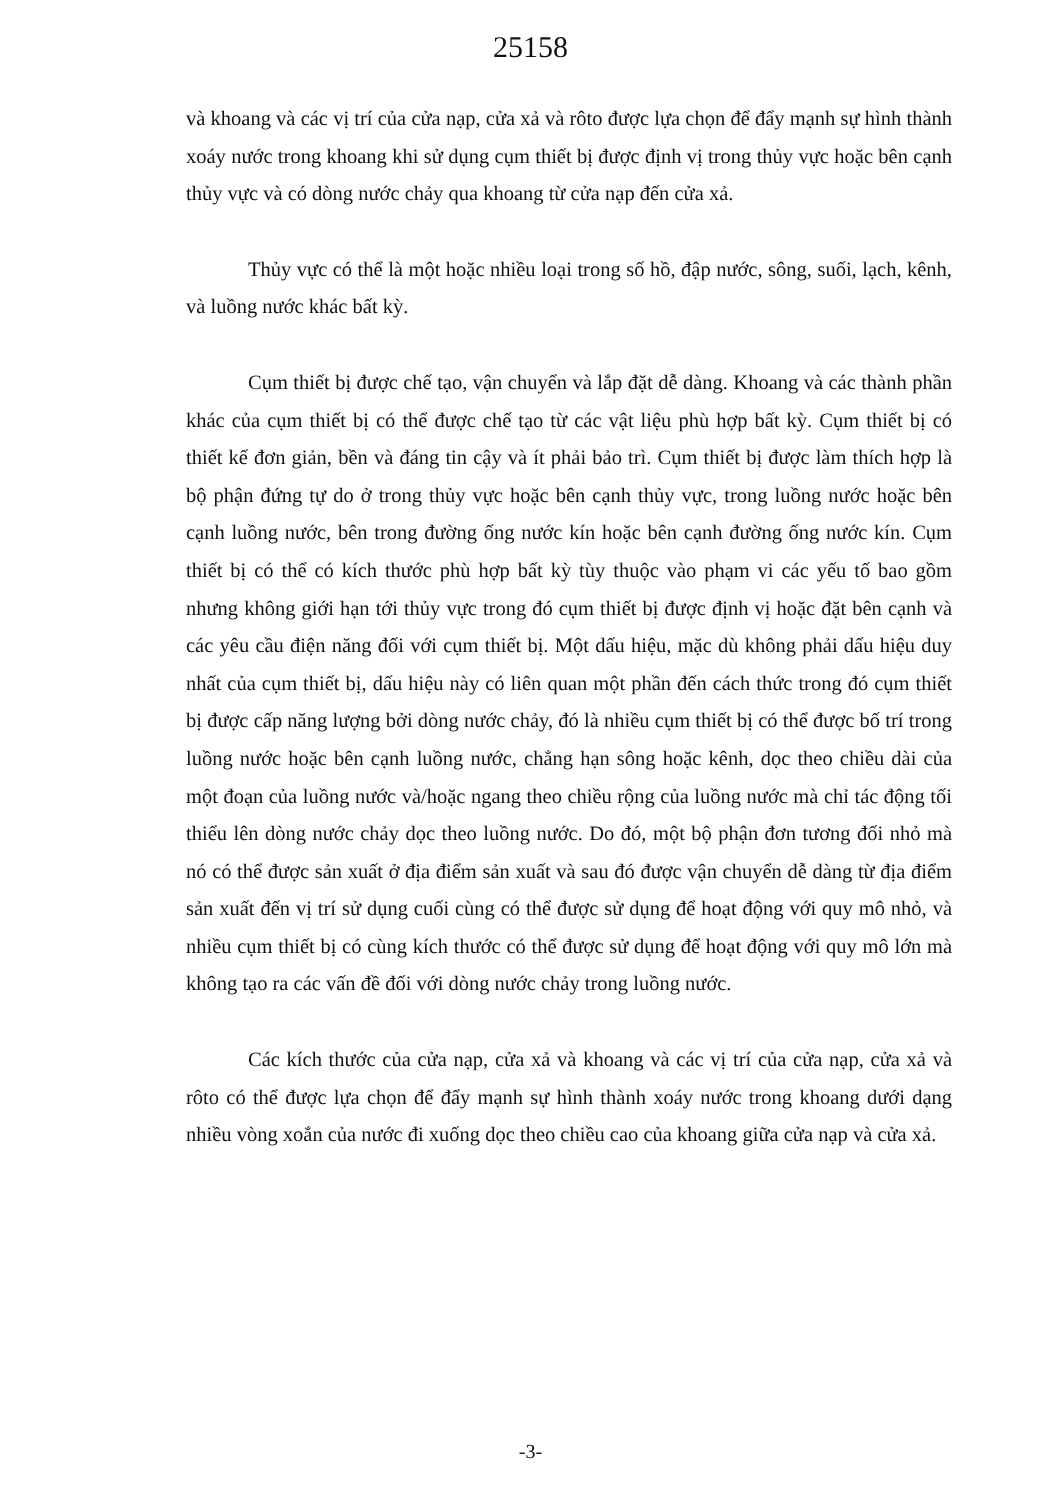25158
và khoang và các vị trí của cửa nạp, cửa xả và rôto được lựa chọn để đẩy mạnh sự hình thành xoáy nước trong khoang khi sử dụng cụm thiết bị được định vị trong thủy vực hoặc bên cạnh thủy vực và có dòng nước chảy qua khoang từ cửa nạp đến cửa xả.
Thủy vực có thể là một hoặc nhiều loại trong số hồ, đập nước, sông, suối, lạch, kênh, và luồng nước khác bất kỳ.
Cụm thiết bị được chế tạo, vận chuyển và lắp đặt dễ dàng. Khoang và các thành phần khác của cụm thiết bị có thể được chế tạo từ các vật liệu phù hợp bất kỳ. Cụm thiết bị có thiết kế đơn giản, bền và đáng tin cậy và ít phải bảo trì. Cụm thiết bị được làm thích hợp là bộ phận đứng tự do ở trong thủy vực hoặc bên cạnh thủy vực, trong luồng nước hoặc bên cạnh luồng nước, bên trong đường ống nước kín hoặc bên cạnh đường ống nước kín. Cụm thiết bị có thể có kích thước phù hợp bất kỳ tùy thuộc vào phạm vi các yếu tố bao gồm nhưng không giới hạn tới thủy vực trong đó cụm thiết bị được định vị hoặc đặt bên cạnh và các yêu cầu điện năng đối với cụm thiết bị. Một dấu hiệu, mặc dù không phải dấu hiệu duy nhất của cụm thiết bị, dấu hiệu này có liên quan một phần đến cách thức trong đó cụm thiết bị được cấp năng lượng bởi dòng nước chảy, đó là nhiều cụm thiết bị có thể được bố trí trong luồng nước hoặc bên cạnh luồng nước, chẳng hạn sông hoặc kênh, dọc theo chiều dài của một đoạn của luồng nước và/hoặc ngang theo chiều rộng của luồng nước mà chỉ tác động tối thiểu lên dòng nước chảy dọc theo luồng nước. Do đó, một bộ phận đơn tương đối nhỏ mà nó có thể được sản xuất ở địa điểm sản xuất và sau đó được vận chuyển dễ dàng từ địa điểm sản xuất đến vị trí sử dụng cuối cùng có thể được sử dụng để hoạt động với quy mô nhỏ, và nhiều cụm thiết bị có cùng kích thước có thể được sử dụng để hoạt động với quy mô lớn mà không tạo ra các vấn đề đối với dòng nước chảy trong luồng nước.
Các kích thước của cửa nạp, cửa xả và khoang và các vị trí của cửa nạp, cửa xả và rôto có thể được lựa chọn để đẩy mạnh sự hình thành xoáy nước trong khoang dưới dạng nhiều vòng xoắn của nước đi xuống dọc theo chiều cao của khoang giữa cửa nạp và cửa xả.
-3-